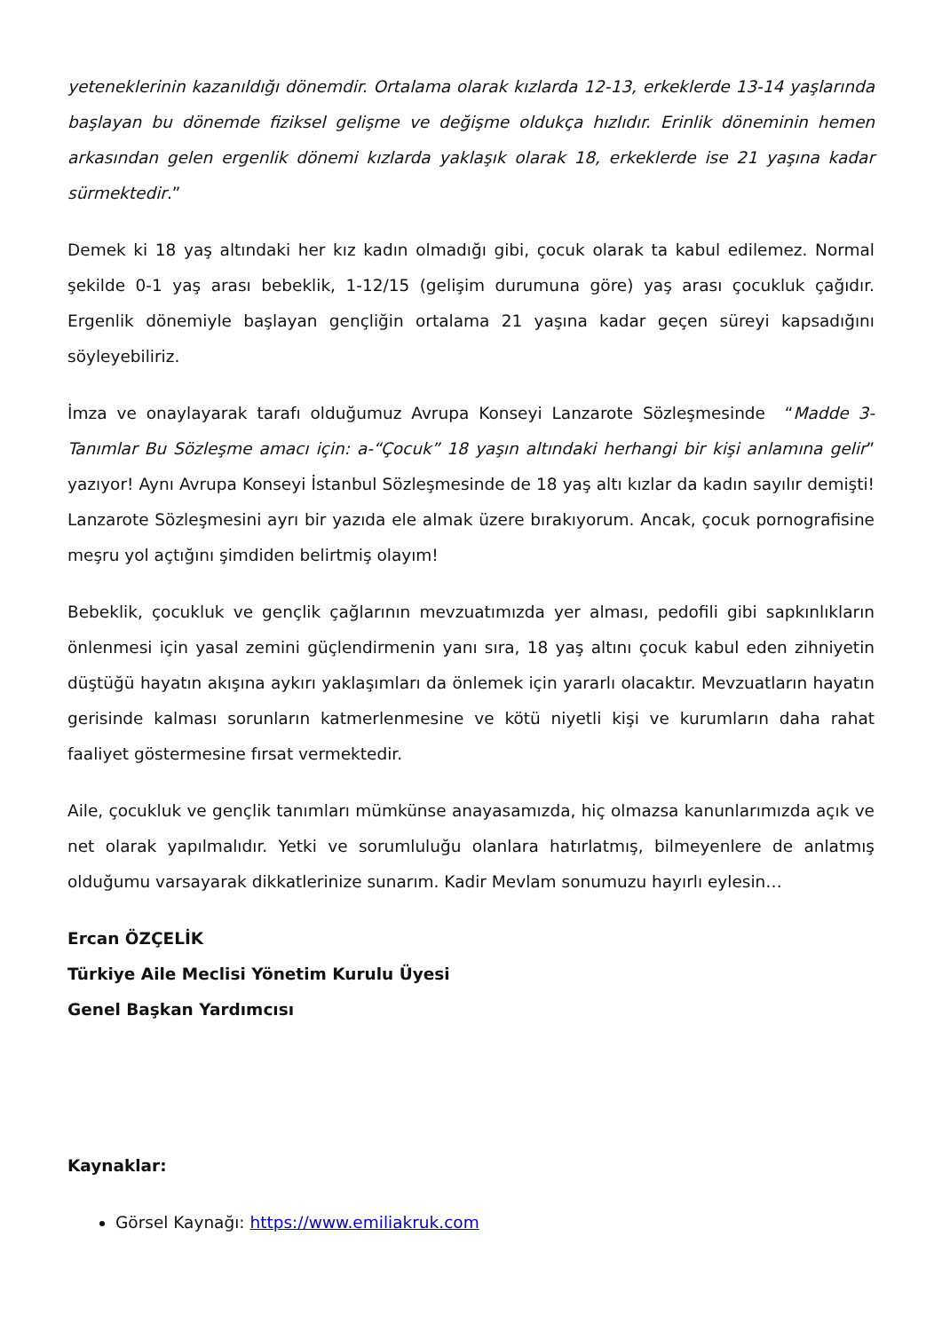yeteneklerinin kazanıldığı dönemdir. Ortalama olarak kızlarda 12-13, erkeklerde 13-14 yaşlarında başlayan bu dönemde fiziksel gelişme ve değişme oldukça hızlıdır. Erinlik döneminin hemen arkasından gelen ergenlik dönemi kızlarda yaklaşık olarak 18, erkeklerde ise 21 yaşına kadar sürmektedir.”
Demek ki 18 yaş altındaki her kız kadın olmadığı gibi, çocuk olarak ta kabul edilemez. Normal şekilde 0-1 yaş arası bebeklik, 1-12/15 (gelişim durumuna göre) yaş arası çocukluk çağıdır. Ergenlik dönemiyle başlayan gençliğin ortalama 21 yaşına kadar geçen süreyi kapsadığını söyleyebiliriz.
İmza ve onaylayarak tarafı olduğumuz Avrupa Konseyi Lanzarote Sözleşmesinde “Madde 3- Tanımlar Bu Sözleşme amacı için: a-“Çocuk” 18 yaşın altındaki herhangi bir kişi anlamına gelir” yazıyor! Aynı Avrupa Konseyi İstanbul Sözleşmesinde de 18 yaş altı kızlar da kadın sayılır demişti! Lanzarote Sözleşmesini ayrı bir yazıda ele almak üzere bırakıyorum. Ancak, çocuk pornografisine meşru yol açtığını şimdiden belirtmiş olayım!
Bebeklik, çocukluk ve gençlik çağlarının mevzuatımızda yer alması, pedofili gibi sapkınlıkların önlenmesi için yasal zemini güçlendirmenin yanı sıra, 18 yaş altını çocuk kabul eden zihniyetin düştüğü hayatın akışına aykırı yaklaşımları da önlemek için yararlı olacaktır. Mevzuatların hayatın gerisinde kalması sorunların katmerlenmesine ve kötü niyetli kişi ve kurumların daha rahat faaliyet göstermesine fırsat vermektedir.
Aile, çocukluk ve gençlik tanımları mümkünse anayasamızda, hiç olmazsa kanunlarımızda açık ve net olarak yapılmalıdır. Yetki ve sorumluluğu olanlara hatırlatmış, bilmeyenlere de anlatmış olduğumu varsayarak dikkatlerinize sunarım. Kadir Mevlam sonumuzu hayırlı eylesin…
Ercan ÖZÇELİK
Türkiye Aile Meclisi Yönetim Kurulu Üyesi
Genel Başkan Yardımcısı
Kaynaklar:
Görsel Kaynağı: https://www.emiliakruk.com